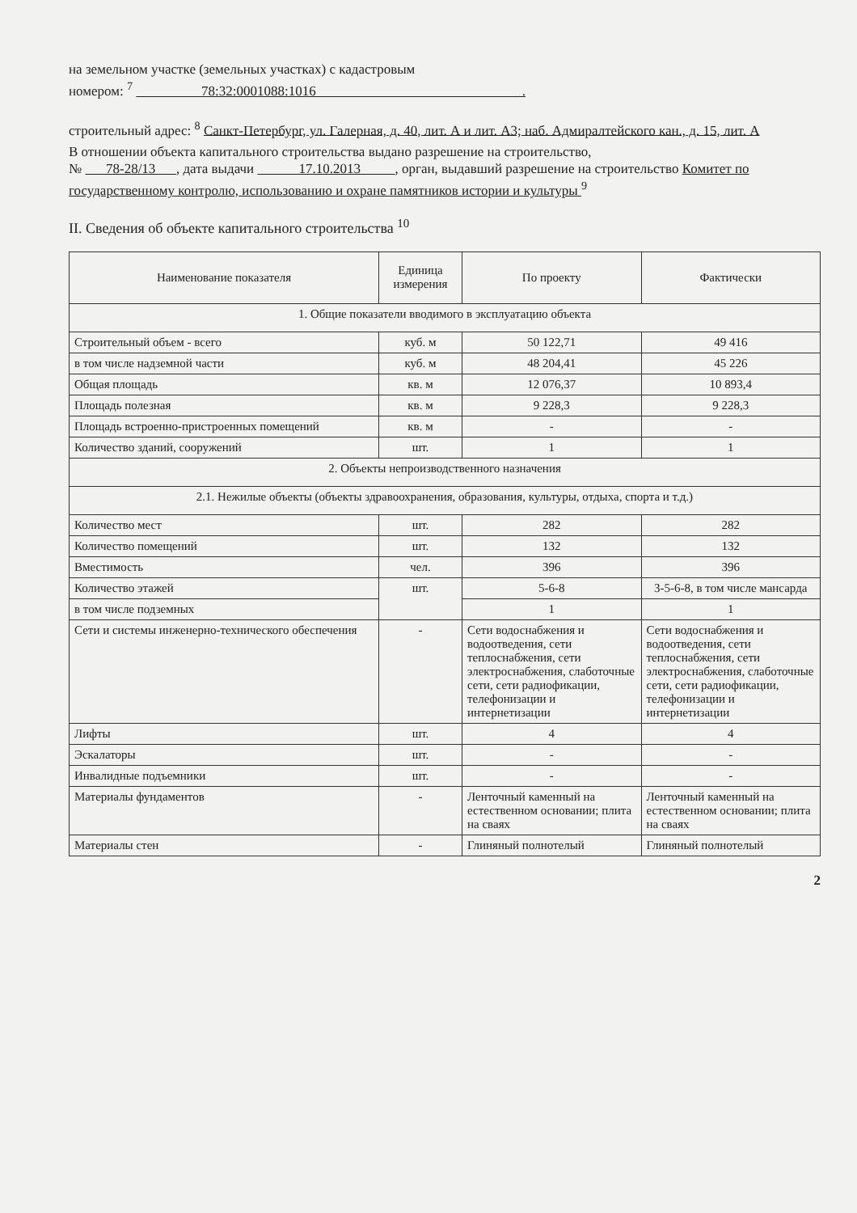на земельном участке (земельных участках) с кадастровым
номером: <sup>7</sup> 78:32:0001088:1016 .
строительный адрес: <sup>8</sup> Санкт-Петербург, ул. Галерная, д. 40, лит. А и лит. А3; наб. Адмиралтейского кан., д. 15, лит. А
В отношении объекта капитального строительства выдано разрешение на строительство,
№ 78-28/13 , дата выдачи 17.10.2013 , орган, выдавший разрешение на строительство Комитет по государственному контролю, использованию и охране памятников истории и культуры <sup>9</sup>
II. Сведения об объекте капитального строительства <sup>10</sup>
| Наименование показателя | Единица измерения | По проекту | Фактически |
| --- | --- | --- | --- |
| 1. Общие показатели вводимого в эксплуатацию объекта | | | |
| Строительный объем - всего | куб. м | 50 122,71 | 49 416 |
| в том числе надземной части | куб. м | 48 204,41 | 45 226 |
| Общая площадь | кв. м | 12 076,37 | 10 893,4 |
| Площадь полезная | кв. м | 9 228,3 | 9 228,3 |
| Площадь встроенно-пристроенных помещений | кв. м | - | - |
| Количество зданий, сооружений | шт. | 1 | 1 |
| 2. Объекты непроизводственного назначения | | | |
| 2.1. Нежилые объекты (объекты здравоохранения, образования, культуры, отдыха, спорта и т.д.) | | | |
| Количество мест | шт. | 282 | 282 |
| Количество помещений | шт. | 132 | 132 |
| Вместимость | чел. | 396 | 396 |
| Количество этажей | шт. | 5-6-8 | 3-5-6-8, в том числе мансарда |
| в том числе подземных | | 1 | 1 |
| Сети и системы инженерно-технического обеспечения | - | Сети водоснабжения и водоотведения, сети теплоснабжения, сети электроснабжения, слаботочные сети, сети радиофикации, телефонизации и интернетизации | Сети водоснабжения и водоотведения, сети теплоснабжения, сети электроснабжения, слаботочные сети, сети радиофикации, телефонизации и интернетизации |
| Лифты | шт. | 4 | 4 |
| Эскалаторы | шт. | - | - |
| Инвалидные подъемники | шт. | - | - |
| Материалы фундаментов | - | Ленточный каменный на естественном основании; плита на сваях | Ленточный каменный на естественном основании; плита на сваях |
| Материалы стен | - | Глиняный полнотелый | Глиняный полнотелый |
2